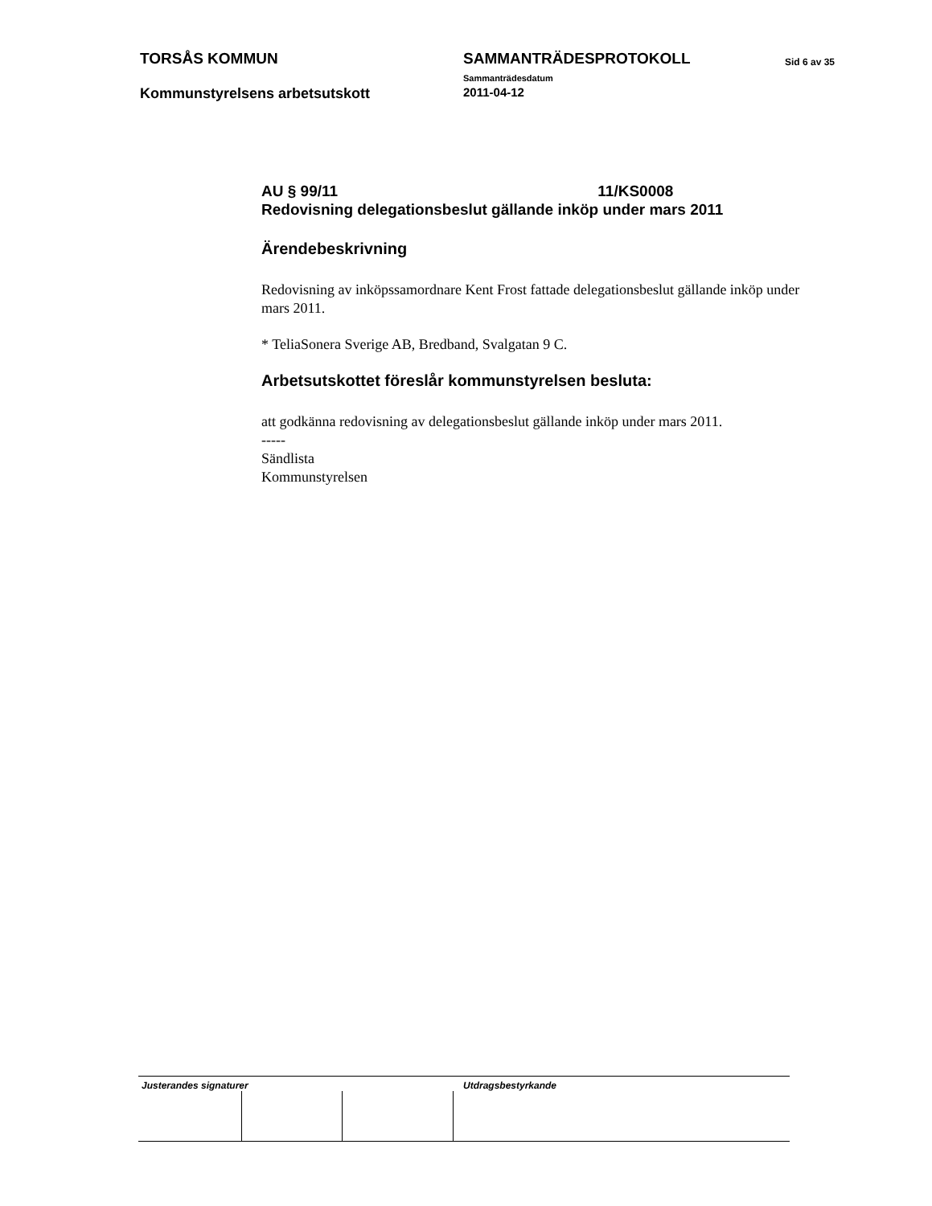TORSÅS KOMMUN SAMMANTRÄDESPROTOKOLL
Sammanträdesdatum
Sid 6 av 35
Kommunstyrelsens arbetsutskott
2011-04-12
AU § 99/11 11/KS0008
Redovisning delegationsbeslut gällande inköp under mars 2011
Ärendebeskrivning
Redovisning av inköpssamordnare Kent Frost fattade delegationsbeslut gällande inköp under mars 2011.
* TeliaSonera Sverige AB, Bredband, Svalgatan 9 C.
Arbetsutskottet föreslår kommunstyrelsen besluta:
att godkänna redovisning av delegationsbeslut gällande inköp under mars 2011.
-----
Sändlista
Kommunstyrelsen
Justerandes signaturer Utdragsbestyrkande